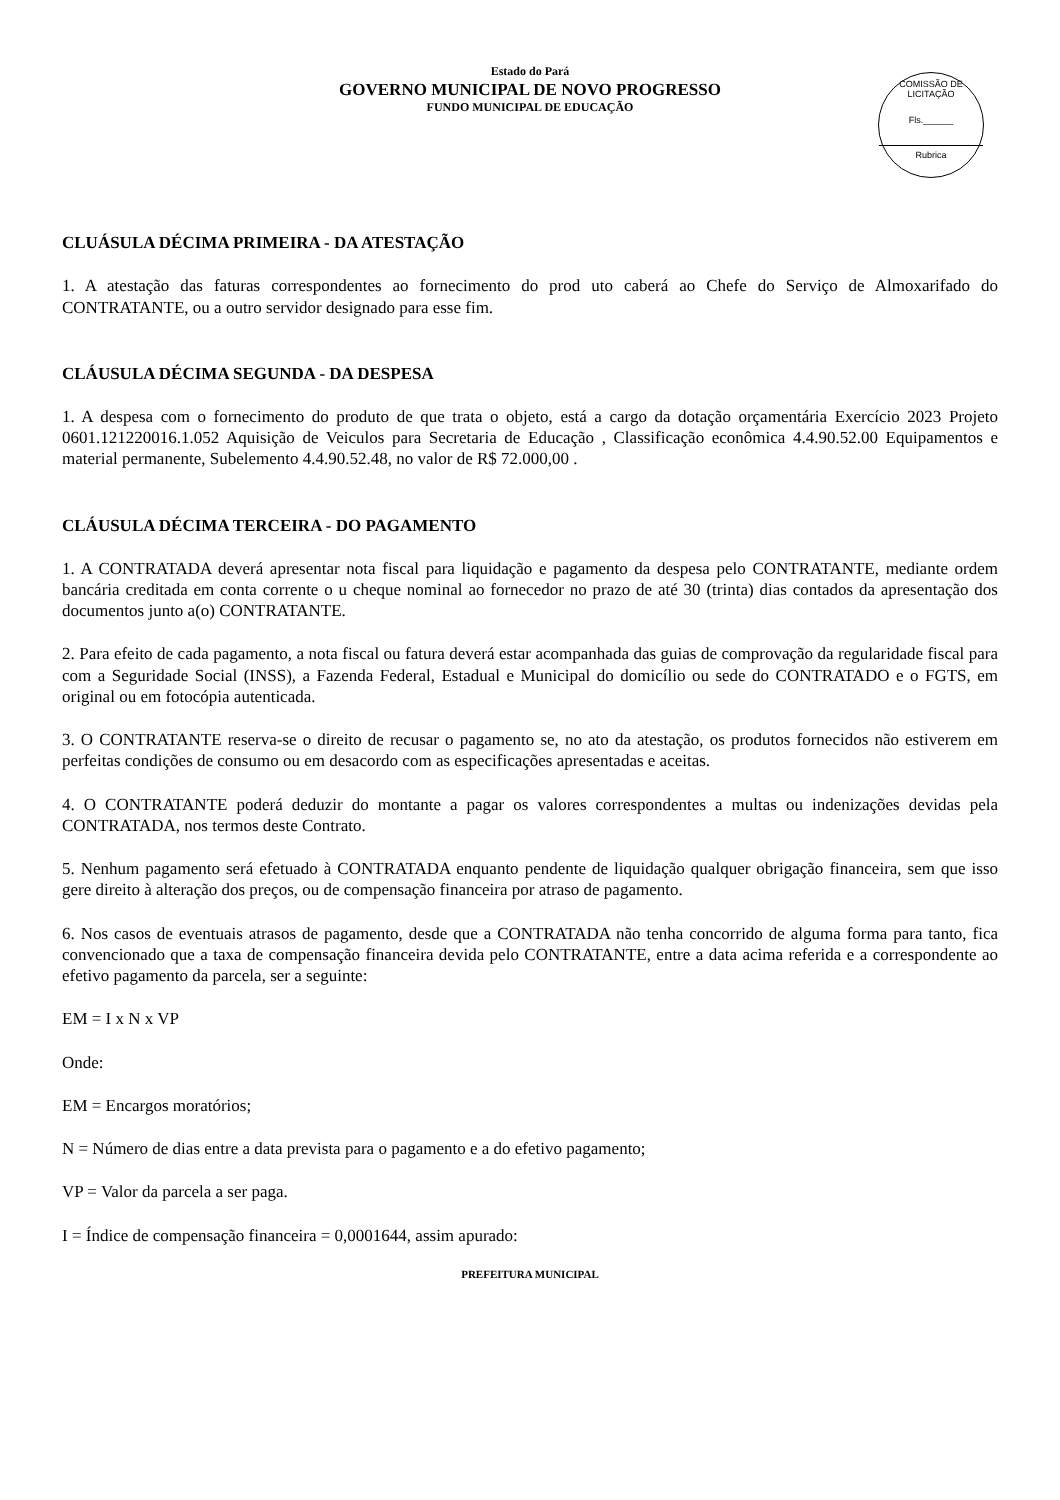Estado do Pará
GOVERNO MUNICIPAL DE NOVO PROGRESSO
FUNDO MUNICIPAL DE EDUCAÇÃO
COMISSÃO DE LICITAÇÃO
Fls.______
Rubrica
CLUÁSULA DÉCIMA PRIMEIRA - DA ATESTAÇÃO
1. A atestação das faturas correspondentes ao fornecimento do prod uto caberá ao Chefe do Serviço de Almoxarifado do CONTRATANTE, ou a outro servidor designado para esse fim.
CLÁUSULA DÉCIMA SEGUNDA - DA DESPESA
1. A despesa com o fornecimento do produto de que trata o objeto, está a cargo da dotação orçamentária Exercício 2023 Projeto 0601.121220016.1.052 Aquisição de Veiculos para Secretaria de Educação , Classificação econômica 4.4.90.52.00 Equipamentos e material permanente, Subelemento 4.4.90.52.48, no valor de R$ 72.000,00 .
CLÁUSULA DÉCIMA TERCEIRA - DO PAGAMENTO
1. A CONTRATADA deverá apresentar nota fiscal para liquidação e pagamento da despesa pelo CONTRATANTE, mediante ordem bancária creditada em conta corrente o u cheque nominal ao fornecedor no prazo de até 30 (trinta) dias contados da apresentação dos documentos junto a(o) CONTRATANTE.
2. Para efeito de cada pagamento, a nota fiscal ou fatura deverá estar acompanhada das guias de comprovação da regularidade fiscal para com a Seguridade Social (INSS), a Fazenda Federal, Estadual e Municipal do domicílio ou sede do CONTRATADO e o FGTS, em original ou em fotocópia autenticada.
3. O CONTRATANTE reserva-se o direito de recusar o pagamento se, no ato da atestação, os produtos fornecidos não estiverem em perfeitas condições de consumo ou em desacordo com as especificações apresentadas e aceitas.
4. O CONTRATANTE poderá deduzir do montante a pagar os valores correspondentes a multas ou indenizações devidas pela CONTRATADA, nos termos deste Contrato.
5. Nenhum pagamento será efetuado à CONTRATADA enquanto pendente de liquidação qualquer obrigação financeira, sem que isso gere direito à alteração dos preços, ou de compensação financeira por atraso de pagamento.
6. Nos casos de eventuais atrasos de pagamento, desde que a CONTRATADA não tenha concorrido de alguma forma para tanto, fica convencionado que a taxa de compensação financeira devida pelo CONTRATANTE, entre a data acima referida e a correspondente ao efetivo pagamento da parcela, ser a seguinte:
EM = I x N x VP
Onde:
EM = Encargos moratórios;
N = Número de dias entre a data prevista para o pagamento e a do efetivo pagamento;
VP = Valor da parcela a ser paga.
I = Índice de compensação financeira = 0,0001644, assim apurado:
PREFEITURA MUNICIPAL